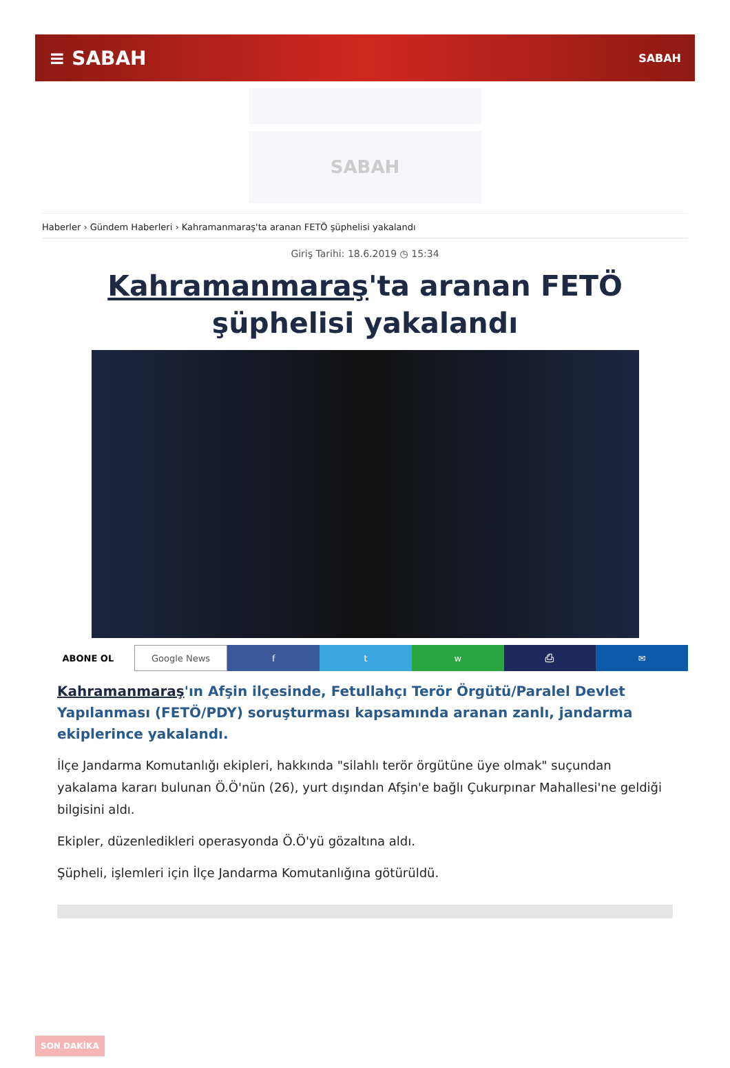≡ SABAH SABAH
SABAH
Haberler › Gündem Haberleri › Kahramanmaraş'ta aranan FETÖ şüphelisi yakalandı
Giriş Tarihi: 18.6.2019 ◷ 15:34
Kahramanmaraş'ta aranan FETÖ şüphelisi yakalandı
ABONE OL Google News f t w ⎙ ✉
Kahramanmaraş'ın Afşin ilçesinde, Fetullahçı Terör Örgütü/Paralel Devlet Yapılanması (FETÖ/PDY) soruşturması kapsamında aranan zanlı, jandarma ekiplerince yakalandı.
İlçe Jandarma Komutanlığı ekipleri, hakkında "silahlı terör örgütüne üye olmak" suçundan yakalama kararı bulunan Ö.Ö'nün (26), yurt dışından Afşin'e bağlı Çukurpınar Mahallesi'ne geldiği bilgisini aldı.
Ekipler, düzenledikleri operasyonda Ö.Ö'yü gözaltına aldı.
Şüpheli, işlemleri için İlçe Jandarma Komutanlığına götürüldü.
SON DAKİKA